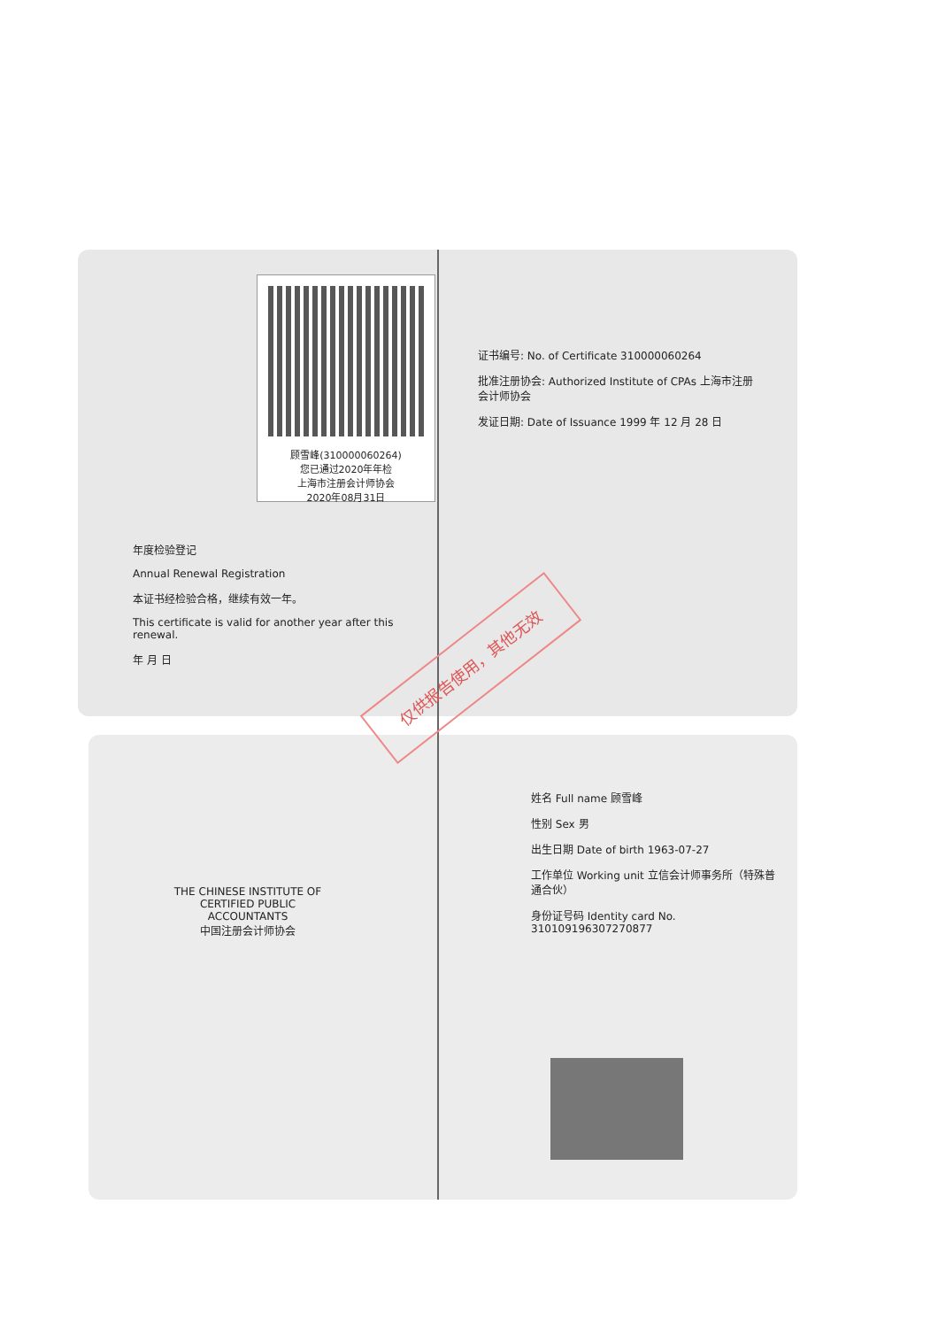顾雪峰(310000060264)
您已通过2020年年检
上海市注册会计师协会
2020年08月31日
年度检验登记
Annual Renewal Registration
本证书经检验合格，继续有效一年。
This certificate is valid for another year after this renewal.
年 月 日
证书编号: No. of Certificate 310000060264
批准注册协会: Authorized Institute of CPAs 上海市注册会计师协会
发证日期: Date of Issuance 1999 年 12 月 28 日
仅供报告使用，其他无效
THE CHINESE INSTITUTE OF CERTIFIED PUBLIC ACCOUNTANTS
中国注册会计师协会
姓名 Full name 顾雪峰
性别 Sex 男
出生日期 Date of birth 1963-07-27
工作单位 Working unit 立信会计师事务所（特殊普通合伙）
身份证号码 Identity card No. 310109196307270877